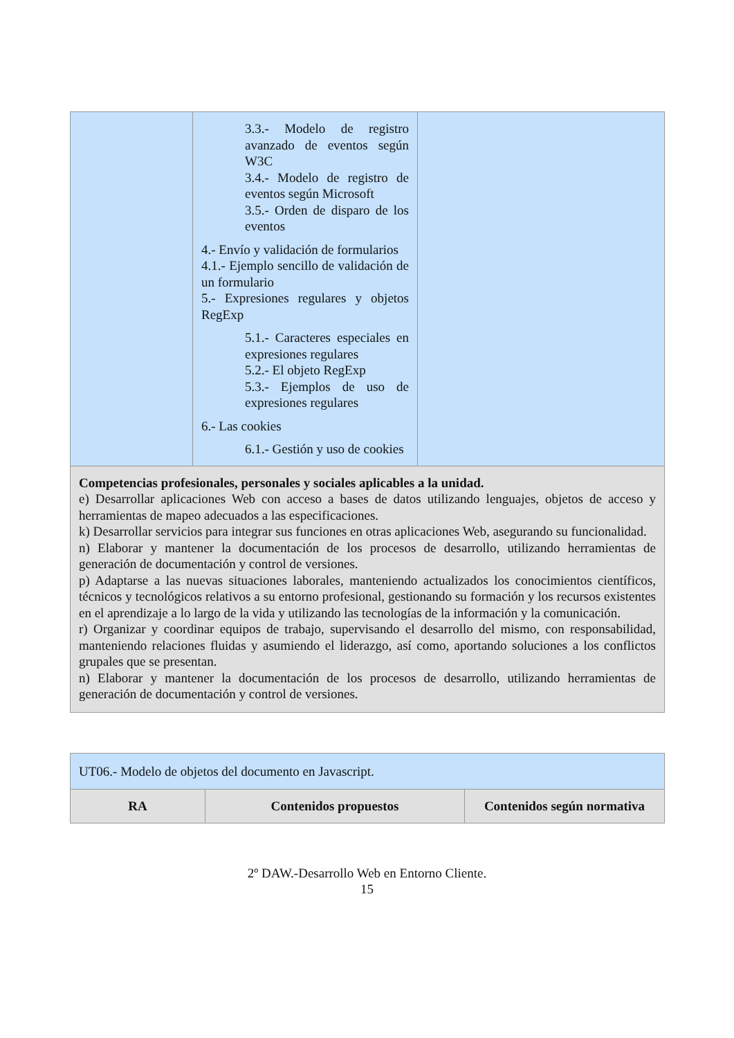| | 3.3.- Modelo de registro avanzado de eventos según W3C 3.4.- Modelo de registro de eventos según Microsoft 3.5.- Orden de disparo de los eventos 4.- Envío y validación de formularios 4.1.- Ejemplo sencillo de validación de un formulario 5.- Expresiones regulares y objetos RegExp 5.1.- Caracteres especiales en expresiones regulares 5.2.- El objeto RegExp 5.3.- Ejemplos de uso de expresiones regulares 6.- Las cookies 6.1.- Gestión y uso de cookies | |
| Competencias profesionales, personales y sociales aplicables a la unidad. e) Desarrollar aplicaciones Web con acceso a bases de datos utilizando lenguajes, objetos de acceso y herramientas de mapeo adecuados a las especificaciones. k) Desarrollar servicios para integrar sus funciones en otras aplicaciones Web, asegurando su funcionalidad. n) Elaborar y mantener la documentación de los procesos de desarrollo, utilizando herramientas de generación de documentación y control de versiones. p) Adaptarse a las nuevas situaciones laborales, manteniendo actualizados los conocimientos científicos, técnicos y tecnológicos relativos a su entorno profesional, gestionando su formación y los recursos existentes en el aprendizaje a lo largo de la vida y utilizando las tecnologías de la información y la comunicación. r) Organizar y coordinar equipos de trabajo, supervisando el desarrollo del mismo, con responsabilidad, manteniendo relaciones fluidas y asumiendo el liderazgo, así como, aportando soluciones a los conflictos grupales que se presentan. n) Elaborar y mantener la documentación de los procesos de desarrollo, utilizando herramientas de generación de documentación y control de versiones. | | |
| UT06.- Modelo de objetos del documento en Javascript. | | |
| RA | Contenidos propuestos | Contenidos según normativa |
2º DAW.-Desarrollo Web en Entorno Cliente.
15